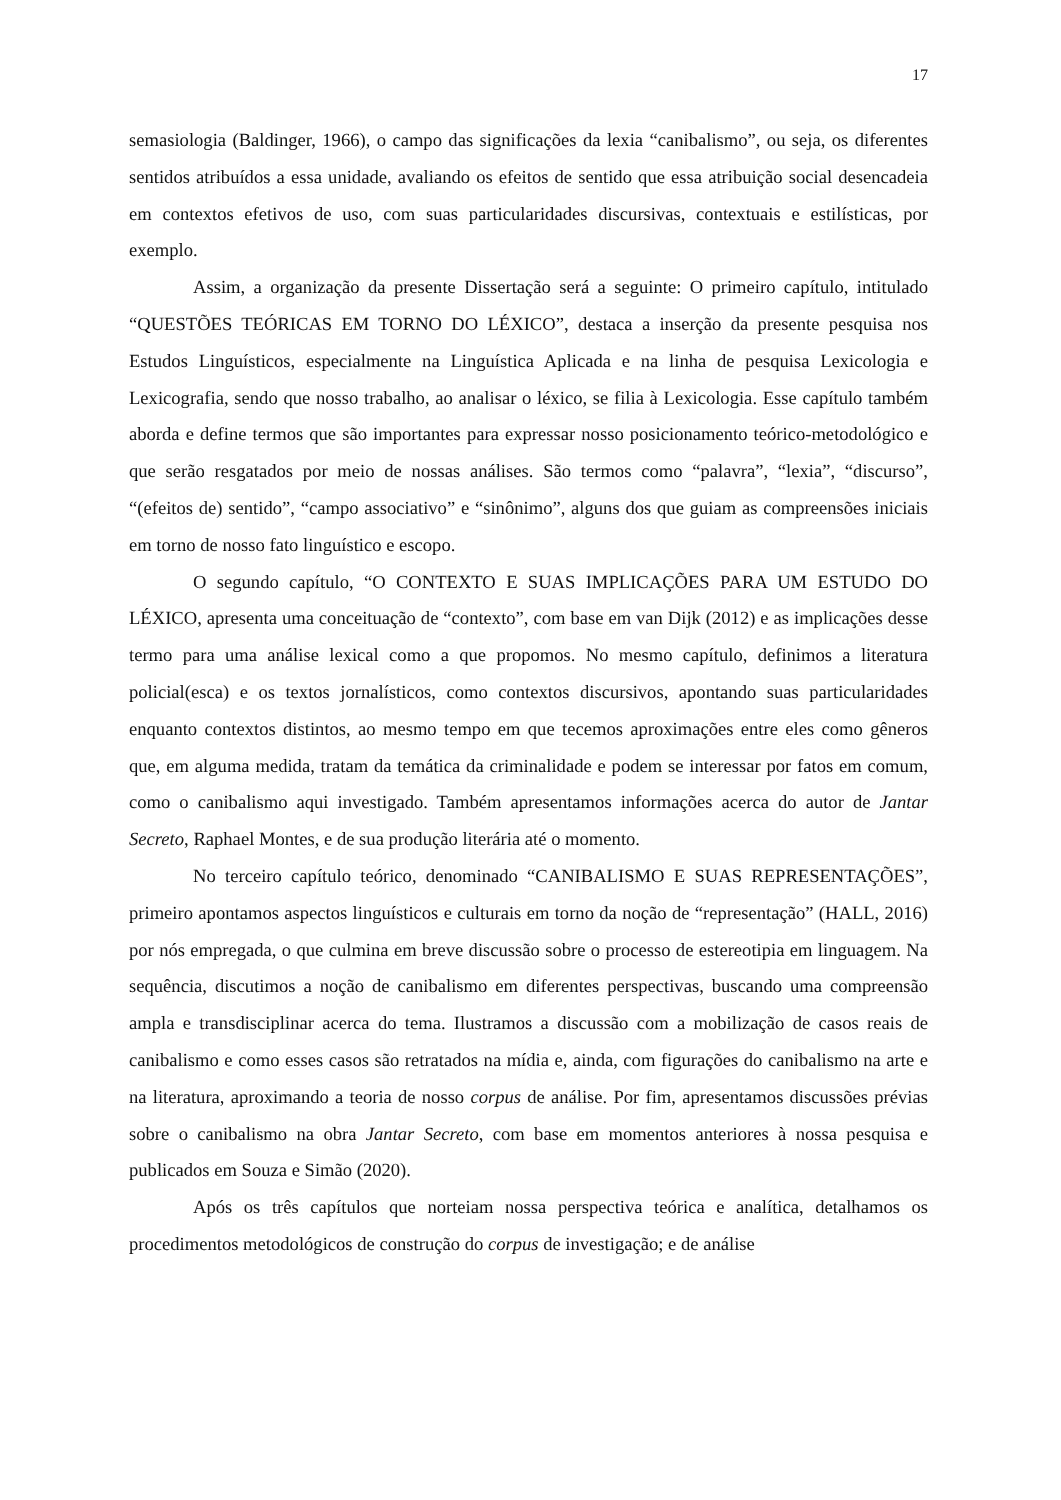17
semasiologia (Baldinger, 1966), o campo das significações da lexia “canibalismo”, ou seja, os diferentes sentidos atribuídos a essa unidade, avaliando os efeitos de sentido que essa atribuição social desencadeia em contextos efetivos de uso, com suas particularidades discursivas, contextuais e estilísticas, por exemplo.
Assim, a organização da presente Dissertação será a seguinte: O primeiro capítulo, intitulado “QUESTÕES TEÓRICAS EM TORNO DO LÉXICO”, destaca a inserção da presente pesquisa nos Estudos Linguísticos, especialmente na Linguística Aplicada e na linha de pesquisa Lexicologia e Lexicografia, sendo que nosso trabalho, ao analisar o léxico, se filia à Lexicologia. Esse capítulo também aborda e define termos que são importantes para expressar nosso posicionamento teórico-metodológico e que serão resgatados por meio de nossas análises. São termos como “palavra”, “lexia”, “discurso”, “(efeitos de) sentido”, “campo associativo” e “sinônimo”, alguns dos que guiam as compreensões iniciais em torno de nosso fato linguístico e escopo.
O segundo capítulo, “O CONTEXTO E SUAS IMPLICAÇÕES PARA UM ESTUDO DO LÉXICO, apresenta uma conceituação de “contexto”, com base em van Dijk (2012) e as implicações desse termo para uma análise lexical como a que propomos. No mesmo capítulo, definimos a literatura policial(esca) e os textos jornalísticos, como contextos discursivos, apontando suas particularidades enquanto contextos distintos, ao mesmo tempo em que tecemos aproximações entre eles como gêneros que, em alguma medida, tratam da temática da criminalidade e podem se interessar por fatos em comum, como o canibalismo aqui investigado. Também apresentamos informações acerca do autor de Jantar Secreto, Raphael Montes, e de sua produção literária até o momento.
No terceiro capítulo teórico, denominado “CANIBALISMO E SUAS REPRESENTAÇÕES”, primeiro apontamos aspectos linguísticos e culturais em torno da noção de “representação” (HALL, 2016) por nós empregada, o que culmina em breve discussão sobre o processo de estereotipia em linguagem. Na sequência, discutimos a noção de canibalismo em diferentes perspectivas, buscando uma compreensão ampla e transdisciplinar acerca do tema. Ilustramos a discussão com a mobilização de casos reais de canibalismo e como esses casos são retratados na mídia e, ainda, com figurações do canibalismo na arte e na literatura, aproximando a teoria de nosso corpus de análise. Por fim, apresentamos discussões prévias sobre o canibalismo na obra Jantar Secreto, com base em momentos anteriores à nossa pesquisa e publicados em Souza e Simão (2020).
Após os três capítulos que norteiam nossa perspectiva teórica e analítica, detalhamos os procedimentos metodológicos de construção do corpus de investigação; e de análise